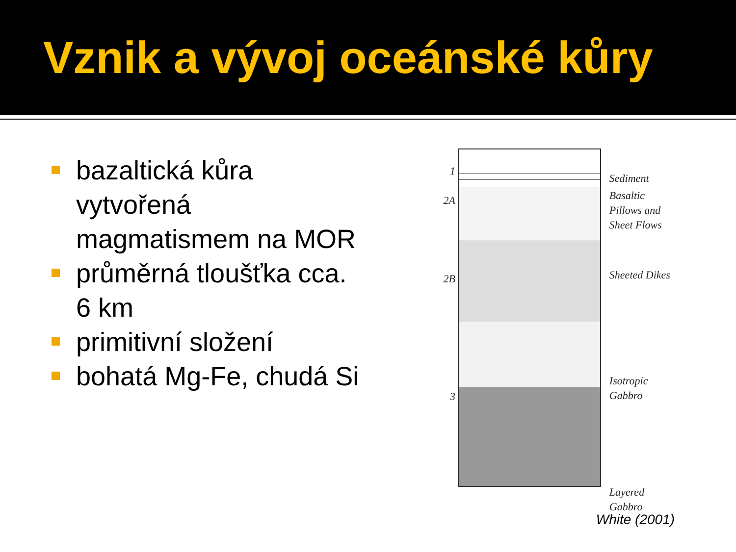Vznik a vývoj oceánské kůry
bazaltická kůra vytvořená magmatismem na MOR
průměrná tloušťka cca. 6 km
primitivní složení
bohatá Mg-Fe, chudá Si
1
2A
2B
3
Sediment
Basaltic
Pillows and
Sheet Flows
Sheeted Dikes
Isotropic
Gabbro
Layered
Gabbro
White (2001)